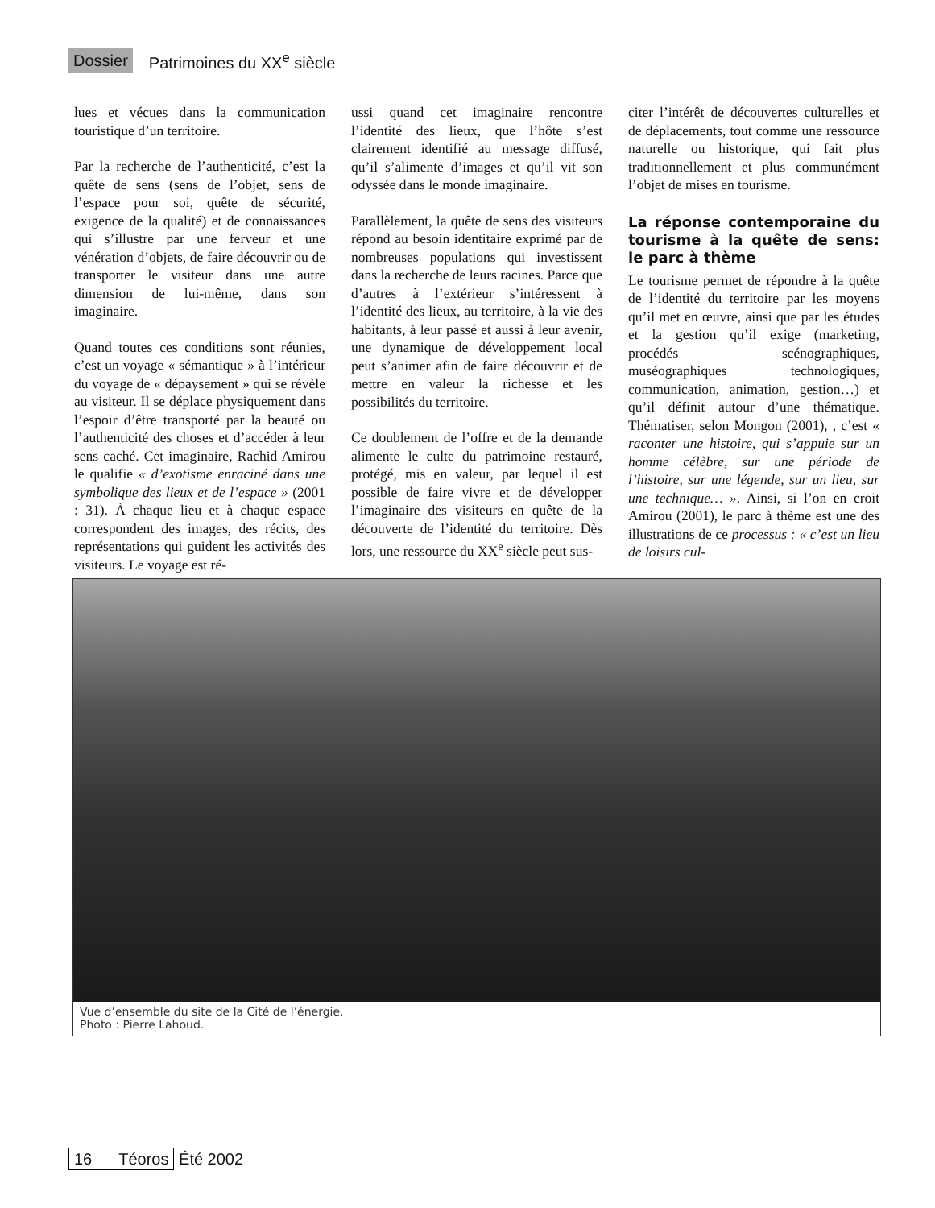Dossier Patrimoines du XX<sup>e</sup> siècle
lues et vécues dans la communication touristique d’un territoire.
Par la recherche de l’authenticité, c’est la quête de sens (sens de l’objet, sens de l’espace pour soi, quête de sécurité, exigence de la qualité) et de connaissances qui s’illustre par une ferveur et une vénération d’objets, de faire découvrir ou de transporter le visiteur dans une autre dimension de lui-même, dans son imaginaire.
Quand toutes ces conditions sont réunies, c’est un voyage « sémantique » à l’intérieur du voyage de « dépaysement » qui se révèle au visiteur. Il se déplace physiquement dans l’espoir d’être transporté par la beauté ou l’authenticité des choses et d’accéder à leur sens caché. Cet imaginaire, Rachid Amirou le qualifie « d’exotisme enraciné dans une symbolique des lieux et de l’espace » (2001 : 31). À chaque lieu et à chaque espace correspondent des images, des récits, des représentations qui guident les activités des visiteurs. Le voyage est ré-
ussi quand cet imaginaire rencontre l’identité des lieux, que l’hôte s’est clairement identifié au message diffusé, qu’il s’alimente d’images et qu’il vit son odyssée dans le monde imaginaire.
Parallèlement, la quête de sens des visiteurs répond au besoin identitaire exprimé par de nombreuses populations qui investissent dans la recherche de leurs racines. Parce que d’autres à l’extérieur s’intéressent à l’identité des lieux, au territoire, à la vie des habitants, à leur passé et aussi à leur avenir, une dynamique de développement local peut s’animer afin de faire découvrir et de mettre en valeur la richesse et les possibilités du territoire.
Ce doublement de l’offre et de la demande alimente le culte du patrimoine restauré, protégé, mis en valeur, par lequel il est possible de faire vivre et de développer l’imaginaire des visiteurs en quête de la découverte de l’identité du territoire. Dès lors, une ressource du XX<sup>e</sup> siècle peut sus-
citer l’intérêt de découvertes culturelles et de déplacements, tout comme une ressource naturelle ou historique, qui fait plus traditionnellement et plus communément l’objet de mises en tourisme.
La réponse contemporaine du tourisme à la quête de sens: le parc à thème
Le tourisme permet de répondre à la quête de l’identité du territoire par les moyens qu’il met en œuvre, ainsi que par les études et la gestion qu’il exige (marketing, procédés scénographiques, muséographiques technologiques, communication, animation, gestion…) et qu’il définit autour d’une thématique. Thématiser, selon Mongon (2001), , c’est « raconter une histoire, qui s’appuie sur un homme célèbre, sur une période de l’histoire, sur une légende, sur un lieu, sur une technique… ». Ainsi, si l’on en croit Amirou (2001), le parc à thème est une des illustrations de ce processus : « c’est un lieu de loisirs cul-
Vue d’ensemble du site de la Cité de l’énergie.
Photo : Pierre Lahoud.
16 Téoros Été 2002